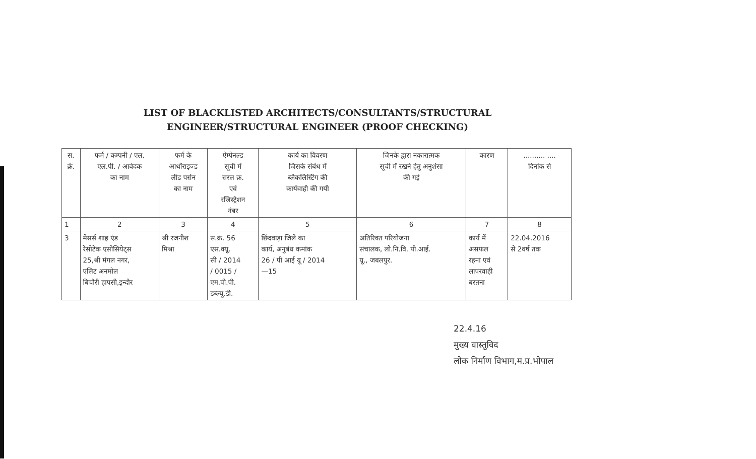LIST OF BLACKLISTED ARCHITECTS/CONSULTANTS/STRUCTURAL
ENGINEER/STRUCTURAL ENGINEER (PROOF CHECKING)
| स. क्रं. | फर्म / कम्पनी / एल. एल.पी. / आवेदक का नाम | फर्म के आथॉराइज्ड लीड पर्सन का नाम | ऐम्पेनल्ड सूची में सरल क्र. एवं रजिस्ट्रेशन नंबर | कार्य का विवरण जिसके संबंध में ब्लैकलिस्टिंग की कार्यवाही की गयी | जिनके द्वारा नकारात्मक सूची में रखने हेतु अनुशंसा की गई | कारण | .......... .... दिनांक से |
| --- | --- | --- | --- | --- | --- | --- | --- |
| 1 | 2 | 3 | 4 | 5 | 6 | 7 | 8 |
| 3 | मेसर्स शाह एंड रेसोटेक एसोसियेट्स 25,श्री मंगल नगर, एलिट अनमोल बिचौरी हापसी,इन्दौर | श्री रजनीश मिश्रा | स.क्रं. 56 एस.क्यू. सी / 2014 / 0015 / एम.पी.पी. डब्ल्यू.डी. | छिंदवाड़ा जिले का कार्य, अनुबंध कमांक 26 / पी आई यू / 2014 —15 | अतिरिक्त परियोजना संचालक, लो.नि.वि. पी.आई. यू., जबलपुर. | कार्य में असफल रहना एवं लापरवाही बरतना | 22.04.2016 से 2वर्ष तक |
22.4.16
मुख्य वास्तुविद
लोक निर्माण विभाग,म.प्र.भोपाल